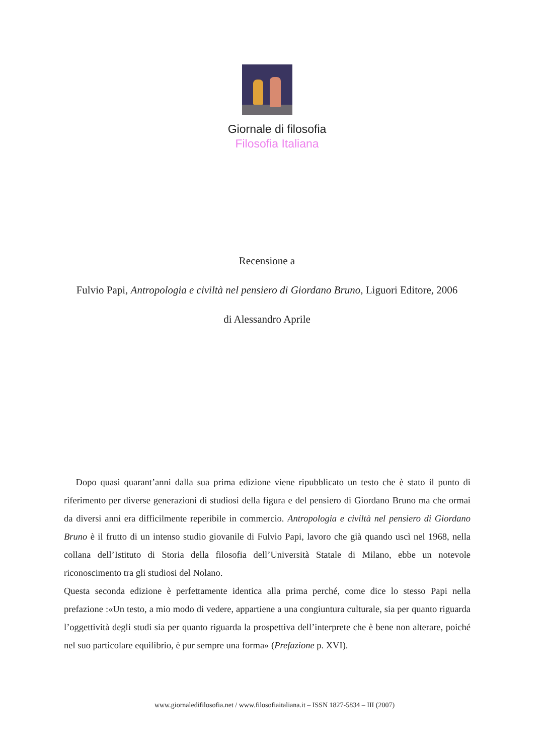Giornale di filosofia
Filosofia Italiana
Recensione a
Fulvio Papi, Antropologia e civiltà nel pensiero di Giordano Bruno, Liguori Editore, 2006
di Alessandro Aprile
Dopo quasi quarant’anni dalla sua prima edizione viene ripubblicato un testo che è stato il punto di riferimento per diverse generazioni di studiosi della figura e del pensiero di Giordano Bruno ma che ormai da diversi anni era difficilmente reperibile in commercio. Antropologia e civiltà nel pensiero di Giordano Bruno è il frutto di un intenso studio giovanile di Fulvio Papi, lavoro che già quando uscì nel 1968, nella collana dell’Istituto di Storia della filosofia dell’Università Statale di Milano, ebbe un notevole riconoscimento tra gli studiosi del Nolano.
Questa seconda edizione è perfettamente identica alla prima perché, come dice lo stesso Papi nella prefazione :«Un testo, a mio modo di vedere, appartiene a una congiuntura culturale, sia per quanto riguarda l’oggettività degli studi sia per quanto riguarda la prospettiva dell’interprete che è bene non alterare, poiché nel suo particolare equilibrio, è pur sempre una forma» (Prefazione p. XVI).
www.giornaledifilosofia.net / www.filosofiaitaliana.it – ISSN 1827-5834 – III (2007)